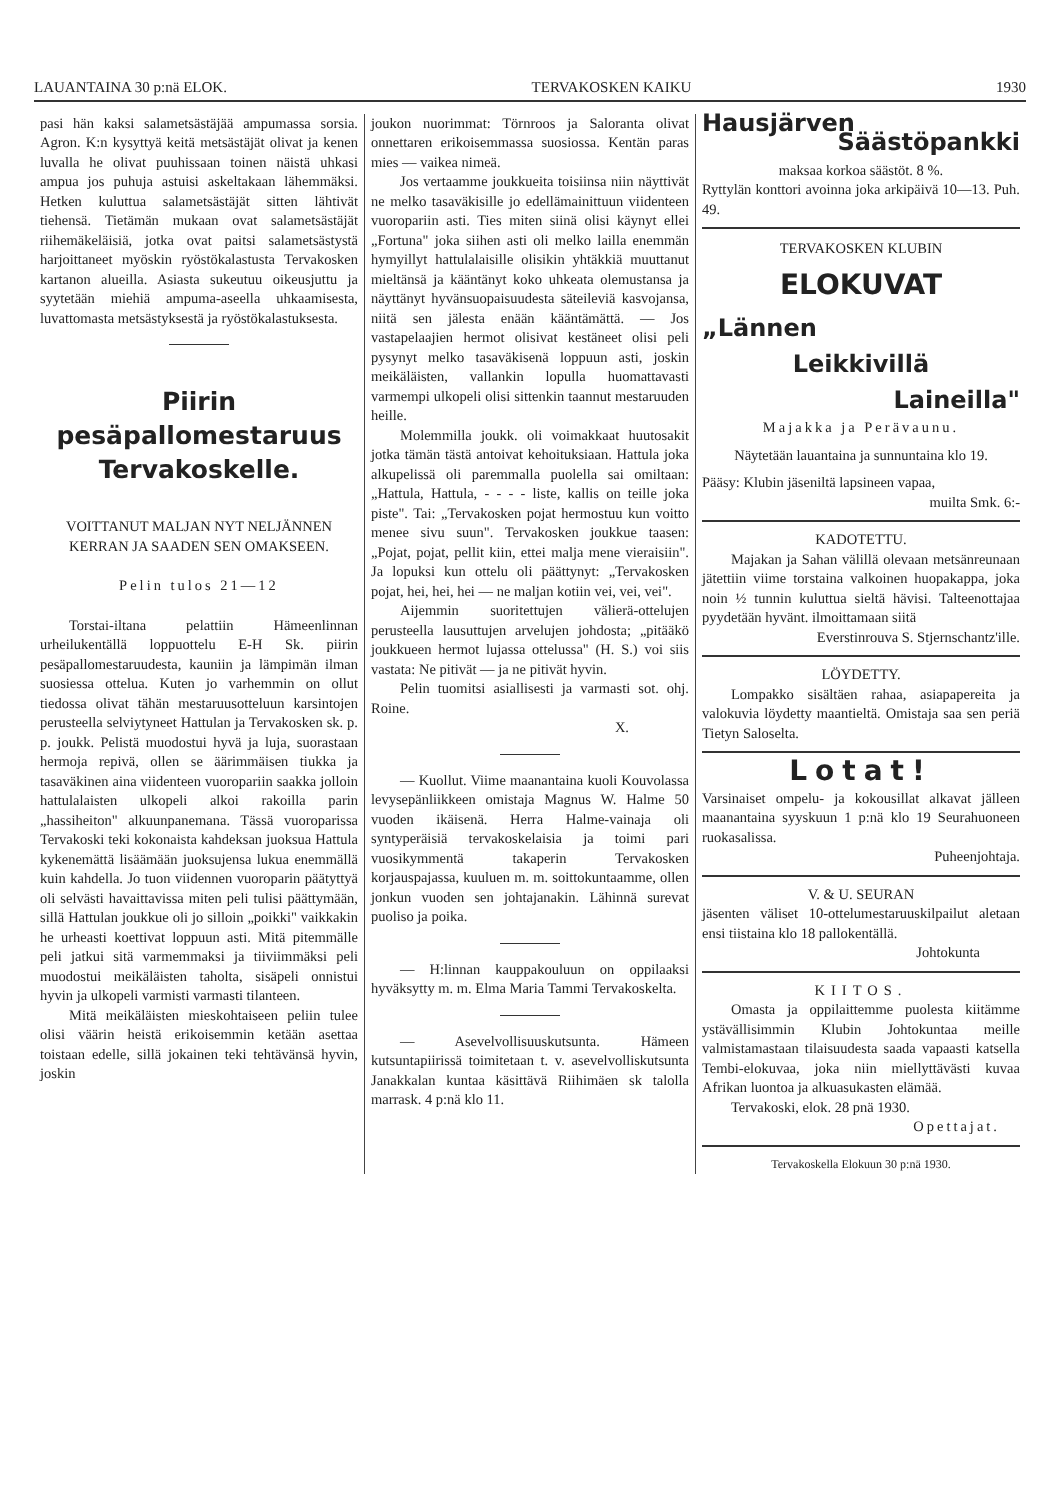LAUANTAINA 30 p:nä ELOK. TERVAKOSKEN KAIKU 1930
pasi hän kaksi salametsästäjää ampumassa sorsia. Agron. K:n kysyttyä keitä metsästäjät olivat ja kenen luvalla he olivat puuhissaan toinen näistä uhkasi ampua jos puhuja astuisi askeltakaan lähemmäksi. Hetken kuluttua salametsästäjät sitten lähtivät tiehensä. Tietämän mukaan ovat salametsästäjät riihemäkeläisiä, jotka ovat paitsi salametsästystä harjoittaneet myöskin ryöstökalastusta Tervakosken kartanon alueilla. Asiasta sukeutuu oikeusjuttu ja syytetään miehiä ampuma-aseella uhkaamisesta, luvattomasta metsästyksestä ja ryöstökalastuksesta.
Piirin
pesäpallomestaruus
Tervakoskelle.
VOITTANUT MALJAN NYT NELJÄNNEN KERRAN JA SAADEN SEN OMAKSEEN.
Pelin tulos 21—12
Torstai-iltana pelattiin Hämeenlinnan urheilukentällä loppuottelu E-H Sk. piirin pesäpallomestaruudesta, kauniin ja lämpimän ilman suosiessa ottelua. Kuten jo varhemmin on ollut tiedossa olivat tähän mestaruusotteluun karsintojen perusteella selviytyneet Hattulan ja Tervakosken sk. p. p. joukk. Pelistä muodostui hyvä ja luja, suorastaan hermoja repivä, ollen se äärimmäisen tiukka ja tasaväkinen aina viidenteen vuoropariin saakka jolloin hattulalaisten ulkopeli alkoi rakoilla parin „hassiheiton" alkuunpanemana. Tässä vuoroparissa Tervakoski teki kokonaista kahdeksan juoksua Hattula kykenemättä lisäämään juoksujensa lukua enemmällä kuin kahdella. Jo tuon viidennen vuoroparin päätyttyä oli selvästi havaittavissa miten peli tulisi päättymään, sillä Hattulan joukkue oli jo silloin „poikki" vaikkakin he urheasti koettivat loppuun asti. Mitä pitemmälle peli jatkui sitä varmemmaksi ja tiiviimmäksi peli muodostui meikäläisten taholta, sisäpeli onnistui hyvin ja ulkopeli varmisti varmasti tilanteen.
Mitä meikäläisten mieskohtaiseen peliin tulee olisi väärin heistä erikoisemmin ketään asettaa toistaan edelle, sillä jokainen teki tehtävänsä hyvin, joskin
joukon nuorimmat: Törnroos ja Saloranta olivat onnettaren erikoisemmassa suosiossa. Kentän paras mies — vaikea nimeä.
Jos vertaamme joukkueita toisiinsa niin näyttivät ne melko tasaväkisille jo edellämainittuun viidenteen vuoropariin asti. Ties miten siinä olisi käynyt ellei „Fortuna" joka siihen asti oli melko lailla enemmän hymyillyt hattulalaisille olisikin yhtäkkiä muuttanut mieltänsä ja kääntänyt koko uhkeata olemustansa ja näyttänyt hyvänsuopaisuudesta säteileviä kasvojansa, niitä sen jälesta enään kääntämättä. — Jos vastapelaajien hermot olisivat kestäneet olisi peli pysynyt melko tasaväkisenä loppuun asti, joskin meikäläisten, vallankin lopulla huomattavasti varmempi ulkopeli olisi sittenkin taannut mestaruuden heille.
Molemmilla joukk. oli voimakkaat huutosakit jotka tämän tästä antoivat kehoituksiaan. Hattula joka alkupelissä oli paremmalla puolella sai omiltaan: „Hattula, Hattula, - - - - liste, kallis on teille joka piste". Tai: „Tervakosken pojat hermostuu kun voitto menee sivu suun". Tervakosken joukkue taasen: „Pojat, pojat, pellit kiin, ettei malja mene vieraisiin". Ja lopuksi kun ottelu oli päättynyt: „Tervakosken pojat, hei, hei, hei — ne maljan kotiin vei, vei, vei".
Aijemmin suoritettujen välierä-ottelujen perusteella lausuttujen arvelujen johdosta; „pitääkö joukkueen hermot lujassa ottelussa" (H. S.) voi siis vastata: Ne pitivät — ja ne pitivät hyvin.
Pelin tuomitsi asiallisesti ja varmasti sot. ohj. Roine.
X.
— Kuollut. Viime maanantaina kuoli Kouvolassa levysepänliikkeen omistaja Magnus W. Halme 50 vuoden ikäisenä. Herra Halme-vainaja oli syntyperäisiä tervakoskelaisia ja toimi pari vuosikymmentä takaperin Tervakosken korjauspajassa, kuuluen m. m. soittokuntaamme, ollen jonkun vuoden sen johtajanakin. Lähinnä surevat puoliso ja poika.
— H:linnan kauppakouluun on oppilaaksi hyväksytty m. m. Elma Maria Tammi Tervakoskelta.
— Asevelvollisuuskutsunta. Hämeen kutsuntapiirissä toimitetaan t. v. asevelvolliskutsunta Janakkalan kuntaa käsittävä Riihimäen sk talolla marrask. 4 p:nä klo 11.
Hausjärven
Säästöpankki
maksaa korkoa säästöt. 8 %.
Ryttylän konttori avoinna joka arkipäivä 10—13. Puh. 49.
TERVAKOSKEN KLUBIN
ELOKUVAT
„Lännen
Leikkivillä
Laineilla"
Majakka ja Perävaunu.
Näytetään lauantaina ja sunnuntaina klo 19.
Pääsy: Klubin jäseniltä lapsineen vapaa,
muilta Smk. 6:-
KADOTETTU.
Majakan ja Sahan välillä olevaan metsänreunaan jätettiin viime torstaina valkoinen huopakappa, joka noin ½ tunnin kuluttua sieltä hävisi. Talteenottajaa pyydetään hyvänt. ilmoittamaan siitä
Everstinrouva S. Stjernschantz'ille.
LÖYDETTY.
Lompakko sisältäen rahaa, asiapapereita ja valokuvia löydetty maantieltä. Omistaja saa sen periä Tietyn Saloselta.
Lotat!
Varsinaiset ompelu- ja kokousillat alkavat jälleen maanantaina syyskuun 1 p:nä klo 19 Seurahuoneen ruokasalissa.
Puheenjohtaja.
V. & U. SEURAN
jäsenten väliset 10-ottelumestaruuskilpailut aletaan ensi tiistaina klo 18 pallokentällä.
Johtokunta
KIITOS.
Omasta ja oppilaittemme puolesta kiitämme ystävällisimmin Klubin Johtokuntaa meille valmistamastaan tilaisuudesta saada vapaasti katsella Tembi-elokuvaa, joka niin miellyttävästi kuvaa Afrikan luontoa ja alkuasukasten elämää.
Tervakoski, elok. 28 pnä 1930.
Opettajat.
Tervakoskella Elokuun 30 p:nä 1930.